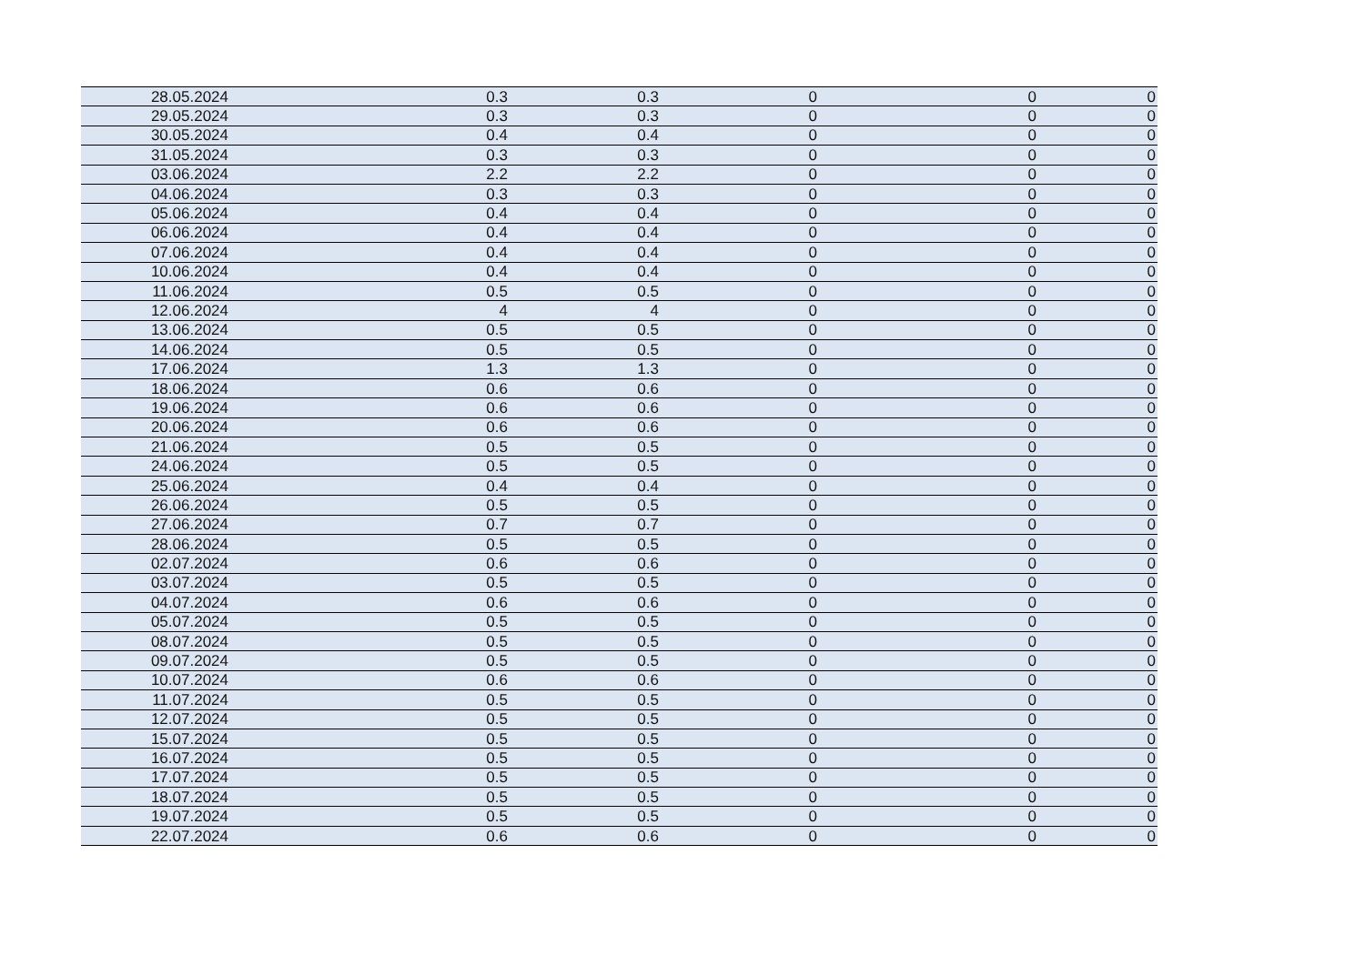| 28.05.2024 | 0.3 | 0.3 | 0 | 0 | 0 |
| 29.05.2024 | 0.3 | 0.3 | 0 | 0 | 0 |
| 30.05.2024 | 0.4 | 0.4 | 0 | 0 | 0 |
| 31.05.2024 | 0.3 | 0.3 | 0 | 0 | 0 |
| 03.06.2024 | 2.2 | 2.2 | 0 | 0 | 0 |
| 04.06.2024 | 0.3 | 0.3 | 0 | 0 | 0 |
| 05.06.2024 | 0.4 | 0.4 | 0 | 0 | 0 |
| 06.06.2024 | 0.4 | 0.4 | 0 | 0 | 0 |
| 07.06.2024 | 0.4 | 0.4 | 0 | 0 | 0 |
| 10.06.2024 | 0.4 | 0.4 | 0 | 0 | 0 |
| 11.06.2024 | 0.5 | 0.5 | 0 | 0 | 0 |
| 12.06.2024 | 4 | 4 | 0 | 0 | 0 |
| 13.06.2024 | 0.5 | 0.5 | 0 | 0 | 0 |
| 14.06.2024 | 0.5 | 0.5 | 0 | 0 | 0 |
| 17.06.2024 | 1.3 | 1.3 | 0 | 0 | 0 |
| 18.06.2024 | 0.6 | 0.6 | 0 | 0 | 0 |
| 19.06.2024 | 0.6 | 0.6 | 0 | 0 | 0 |
| 20.06.2024 | 0.6 | 0.6 | 0 | 0 | 0 |
| 21.06.2024 | 0.5 | 0.5 | 0 | 0 | 0 |
| 24.06.2024 | 0.5 | 0.5 | 0 | 0 | 0 |
| 25.06.2024 | 0.4 | 0.4 | 0 | 0 | 0 |
| 26.06.2024 | 0.5 | 0.5 | 0 | 0 | 0 |
| 27.06.2024 | 0.7 | 0.7 | 0 | 0 | 0 |
| 28.06.2024 | 0.5 | 0.5 | 0 | 0 | 0 |
| 02.07.2024 | 0.6 | 0.6 | 0 | 0 | 0 |
| 03.07.2024 | 0.5 | 0.5 | 0 | 0 | 0 |
| 04.07.2024 | 0.6 | 0.6 | 0 | 0 | 0 |
| 05.07.2024 | 0.5 | 0.5 | 0 | 0 | 0 |
| 08.07.2024 | 0.5 | 0.5 | 0 | 0 | 0 |
| 09.07.2024 | 0.5 | 0.5 | 0 | 0 | 0 |
| 10.07.2024 | 0.6 | 0.6 | 0 | 0 | 0 |
| 11.07.2024 | 0.5 | 0.5 | 0 | 0 | 0 |
| 12.07.2024 | 0.5 | 0.5 | 0 | 0 | 0 |
| 15.07.2024 | 0.5 | 0.5 | 0 | 0 | 0 |
| 16.07.2024 | 0.5 | 0.5 | 0 | 0 | 0 |
| 17.07.2024 | 0.5 | 0.5 | 0 | 0 | 0 |
| 18.07.2024 | 0.5 | 0.5 | 0 | 0 | 0 |
| 19.07.2024 | 0.5 | 0.5 | 0 | 0 | 0 |
| 22.07.2024 | 0.6 | 0.6 | 0 | 0 | 0 |